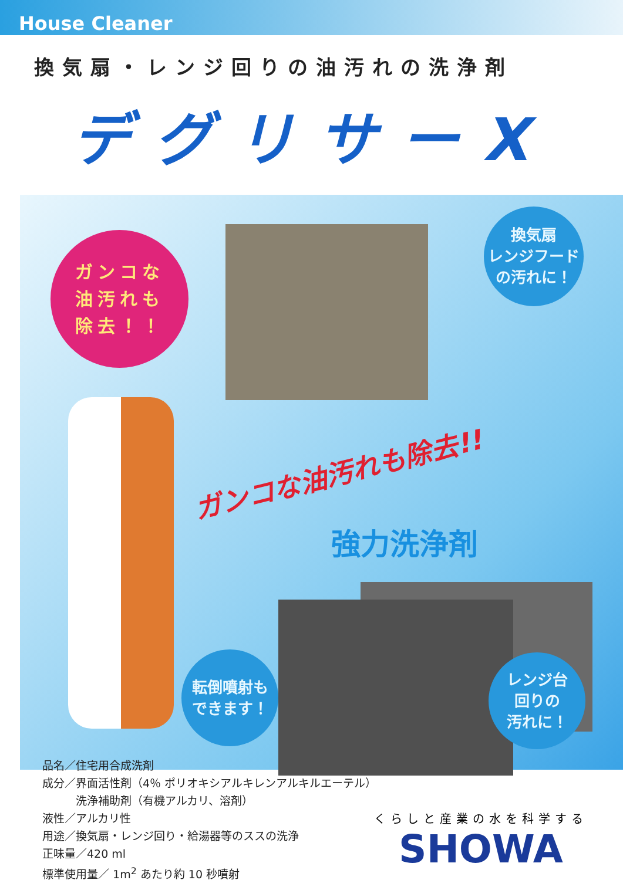House Cleaner
換気扇・レンジ回りの油汚れの洗浄剤
デグリサーX
ガンコな
油汚れも
除去！！
換気扇
レンジフード
の汚れに！
ガンコな油汚れも除去!!
強力洗浄剤
転倒噴射も
できます！
レンジ台
回りの
汚れに！
品名／住宅用合成洗剤
成分／界面活性剤（4％ ポリオキシアルキレンアルキルエーテル）
　　　洗浄補助剤（有機アルカリ、溶剤）
液性／アルカリ性
用途／換気扇・レンジ回り・給湯器等のススの洗浄
正味量／420 ml
標準使用量／ 1m<sup>2</sup> あたり約 10 秒噴射
くらしと産業の水を科学する
SHOWA